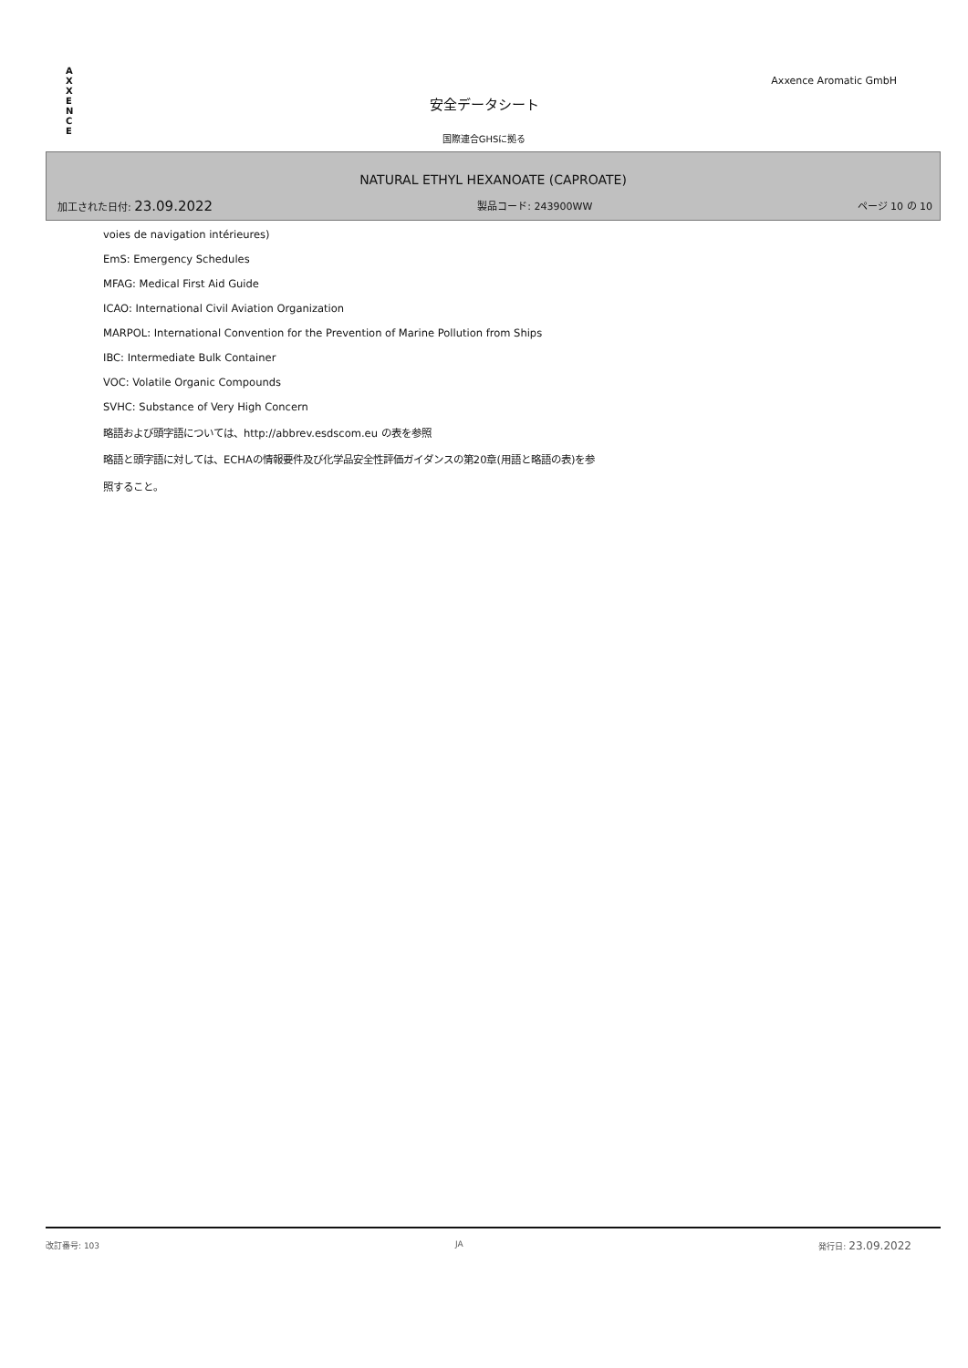AXXENCE
Axxence Aromatic GmbH
安全データシート
国際連合GHSに拠る
NATURAL ETHYL HEXANOATE (CAPROATE)
加工された日付: 23.09.2022 製品コード: 243900WW ページ 10 の 10
voies de navigation intérieures)
EmS: Emergency Schedules
MFAG: Medical First Aid Guide
ICAO: International Civil Aviation Organization
MARPOL: International Convention for the Prevention of Marine Pollution from Ships
IBC: Intermediate Bulk Container
VOC: Volatile Organic Compounds
SVHC: Substance of Very High Concern
略語および頭字語については、http://abbrev.esdscom.eu の表を参照
略語と頭字語に対しては、ECHAの情報要件及び化学品安全性評価ガイダンスの第20章(用語と略語の表)を参
照すること。
改訂番号: 103 JA 発行日: 23.09.2022